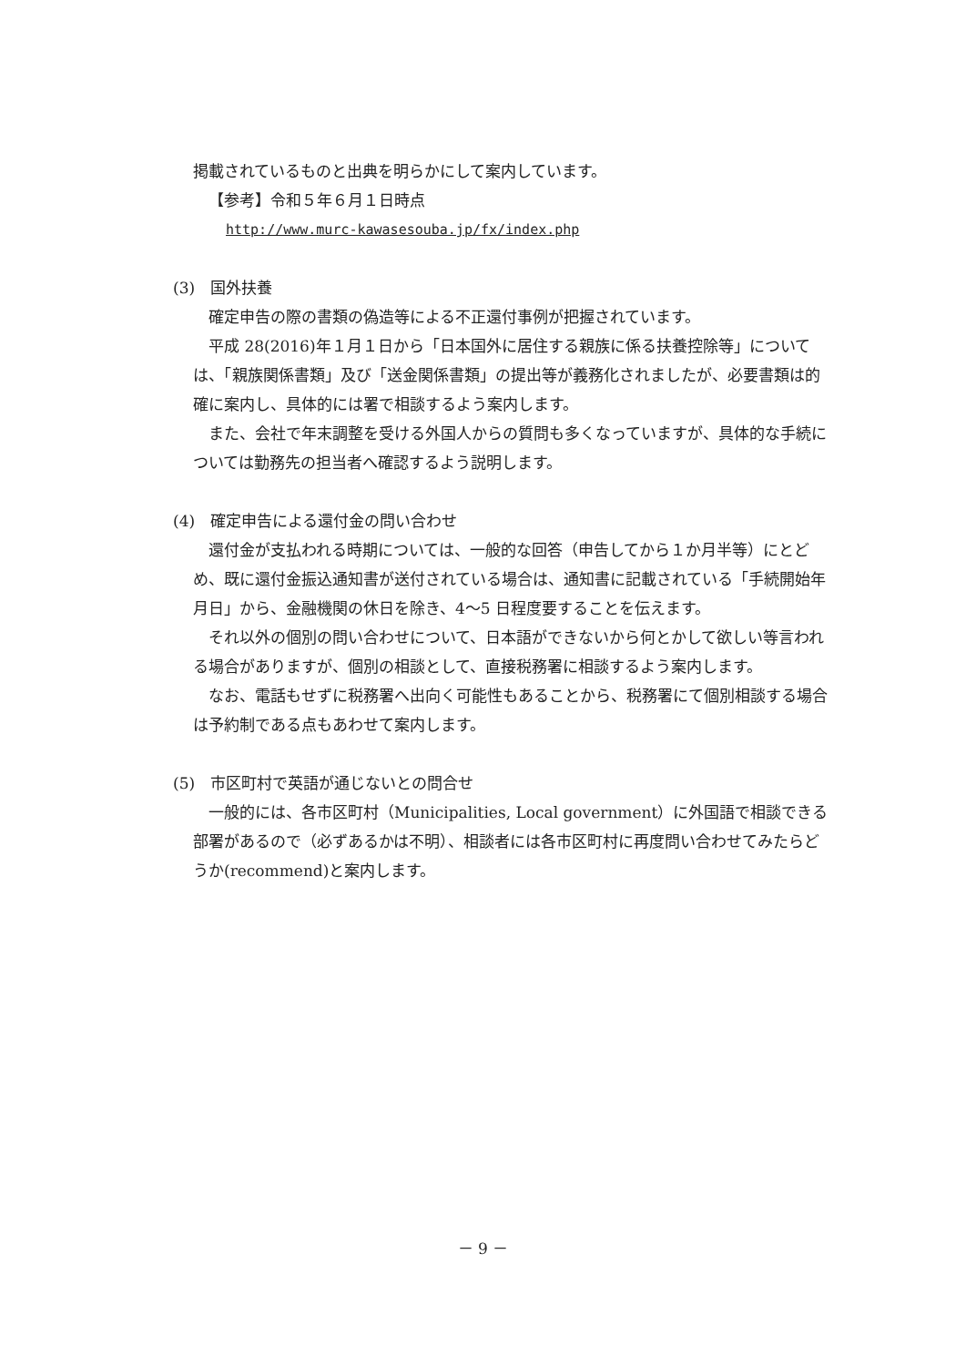掲載されているものと出典を明らかにして案内しています。
【参考】令和５年６月１日時点
http://www.murc-kawasesouba.jp/fx/index.php
(3)　国外扶養
確定申告の際の書類の偽造等による不正還付事例が把握されています。
平成 28(2016)年１月１日から「日本国外に居住する親族に係る扶養控除等」については、「親族関係書類」及び「送金関係書類」の提出等が義務化されましたが、必要書類は的確に案内し、具体的には署で相談するよう案内します。
また、会社で年末調整を受ける外国人からの質問も多くなっていますが、具体的な手続については勤務先の担当者へ確認するよう説明します。
(4)　確定申告による還付金の問い合わせ
還付金が支払われる時期については、一般的な回答（申告してから１か月半等）にとどめ、既に還付金振込通知書が送付されている場合は、通知書に記載されている「手続開始年月日」から、金融機関の休日を除き、4～5 日程度要することを伝えます。
それ以外の個別の問い合わせについて、日本語ができないから何とかして欲しい等言われる場合がありますが、個別の相談として、直接税務署に相談するよう案内します。
なお、電話もせずに税務署へ出向く可能性もあることから、税務署にて個別相談する場合は予約制である点もあわせて案内します。
(5)　市区町村で英語が通じないとの問合せ
一般的には、各市区町村（Municipalities, Local government）に外国語で相談できる部署があるので（必ずあるかは不明）、相談者には各市区町村に再度問い合わせてみたらどうか(recommend)と案内します。
－ 9 －